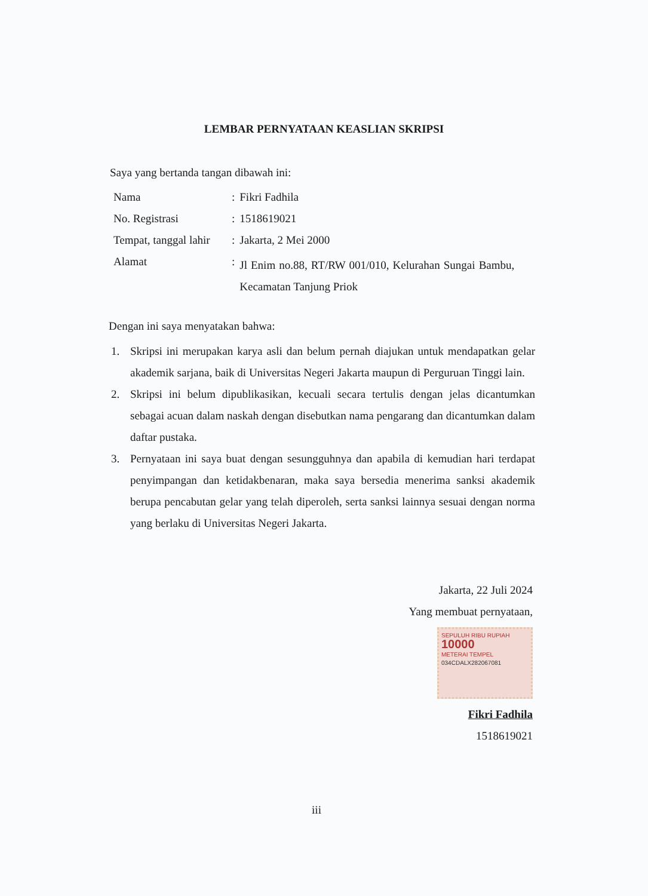LEMBAR PERNYATAAN KEASLIAN SKRIPSI
Saya yang bertanda tangan dibawah ini:
| Nama | : | Fikri Fadhila |
| No. Registrasi | : | 1518619021 |
| Tempat, tanggal lahir | : | Jakarta, 2 Mei 2000 |
| Alamat | : | Jl Enim no.88, RT/RW 001/010, Kelurahan Sungai Bambu, Kecamatan Tanjung Priok |
Dengan ini saya menyatakan bahwa:
1. Skripsi ini merupakan karya asli dan belum pernah diajukan untuk mendapatkan gelar akademik sarjana, baik di Universitas Negeri Jakarta maupun di Perguruan Tinggi lain.
2. Skripsi ini belum dipublikasikan, kecuali secara tertulis dengan jelas dicantumkan sebagai acuan dalam naskah dengan disebutkan nama pengarang dan dicantumkan dalam daftar pustaka.
3. Pernyataan ini saya buat dengan sesungguhnya dan apabila di kemudian hari terdapat penyimpangan dan ketidakbenaran, maka saya bersedia menerima sanksi akademik berupa pencabutan gelar yang telah diperoleh, serta sanksi lainnya sesuai dengan norma yang berlaku di Universitas Negeri Jakarta.
Jakarta, 22 Juli 2024
Yang membuat pernyataan,
SEPULUH RIBU RUPIAH
10000
METERAI TEMPEL
034CDALX282067081
Fikri Fadhila
1518619021
iii